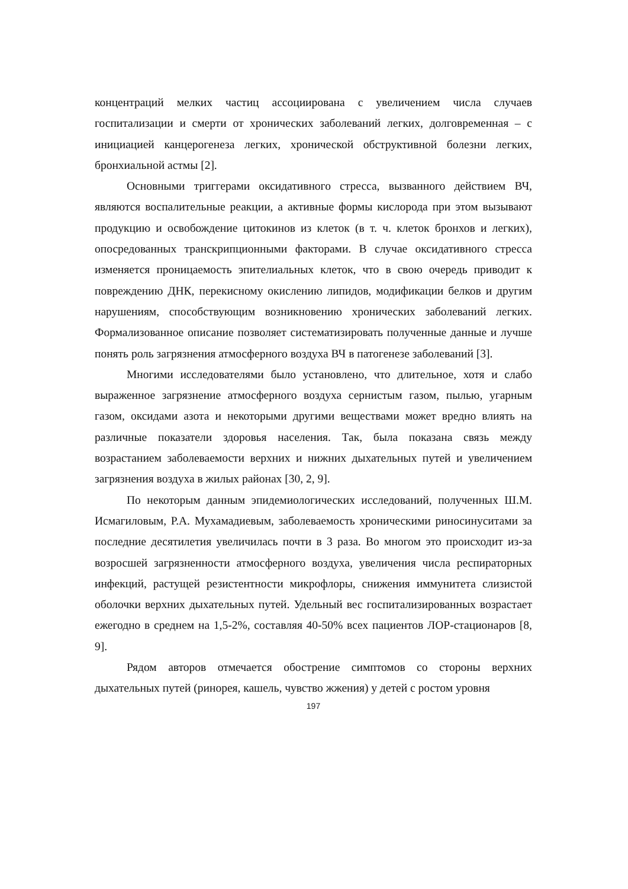концентраций мелких частиц ассоциирована с увеличением числа случаев госпитализации и смерти от хронических заболеваний легких, долговременная – с инициацией канцерогенеза легких, хронической обструктивной болезни легких, бронхиальной астмы [2].
Основными триггерами оксидативного стресса, вызванного действием ВЧ, являются воспалительные реакции, а активные формы кислорода при этом вызывают продукцию и освобождение цитокинов из клеток (в т. ч. клеток бронхов и легких), опосредованных транскрипционными факторами. В случае оксидативного стресса изменяется проницаемость эпителиальных клеток, что в свою очередь приводит к повреждению ДНК, перекисному окислению липидов, модификации белков и другим нарушениям, способствующим возникновению хронических заболеваний легких. Формализованное описание позволяет систематизировать полученные данные и лучше понять роль загрязнения атмосферного воздуха ВЧ в патогенезе заболеваний [3].
Многими исследователями было установлено, что длительное, хотя и слабо выраженное загрязнение атмосферного воздуха сернистым газом, пылью, угарным газом, оксидами азота и некоторыми другими веществами может вредно влиять на различные показатели здоровья населения. Так, была показана связь между возрастанием заболеваемости верхних и нижних дыхательных путей и увеличением загрязнения воздуха в жилых районах [30, 2, 9].
По некоторым данным эпидемиологических исследований, полученных Ш.М. Исмагиловым, Р.А. Мухамадиевым, заболеваемость хроническими риносинуситами за последние десятилетия увеличилась почти в 3 раза. Во многом это происходит из-за возросшей загрязненности атмосферного воздуха, увеличения числа респираторных инфекций, растущей резистентности микрофлоры, снижения иммунитета слизистой оболочки верхних дыхательных путей. Удельный вес госпитализированных возрастает ежегодно в среднем на 1,5-2%, составляя 40-50% всех пациентов ЛОР-стационаров [8, 9].
Рядом авторов отмечается обострение симптомов со стороны верхних дыхательных путей (ринорея, кашель, чувство жжения) у детей с ростом уровня
197